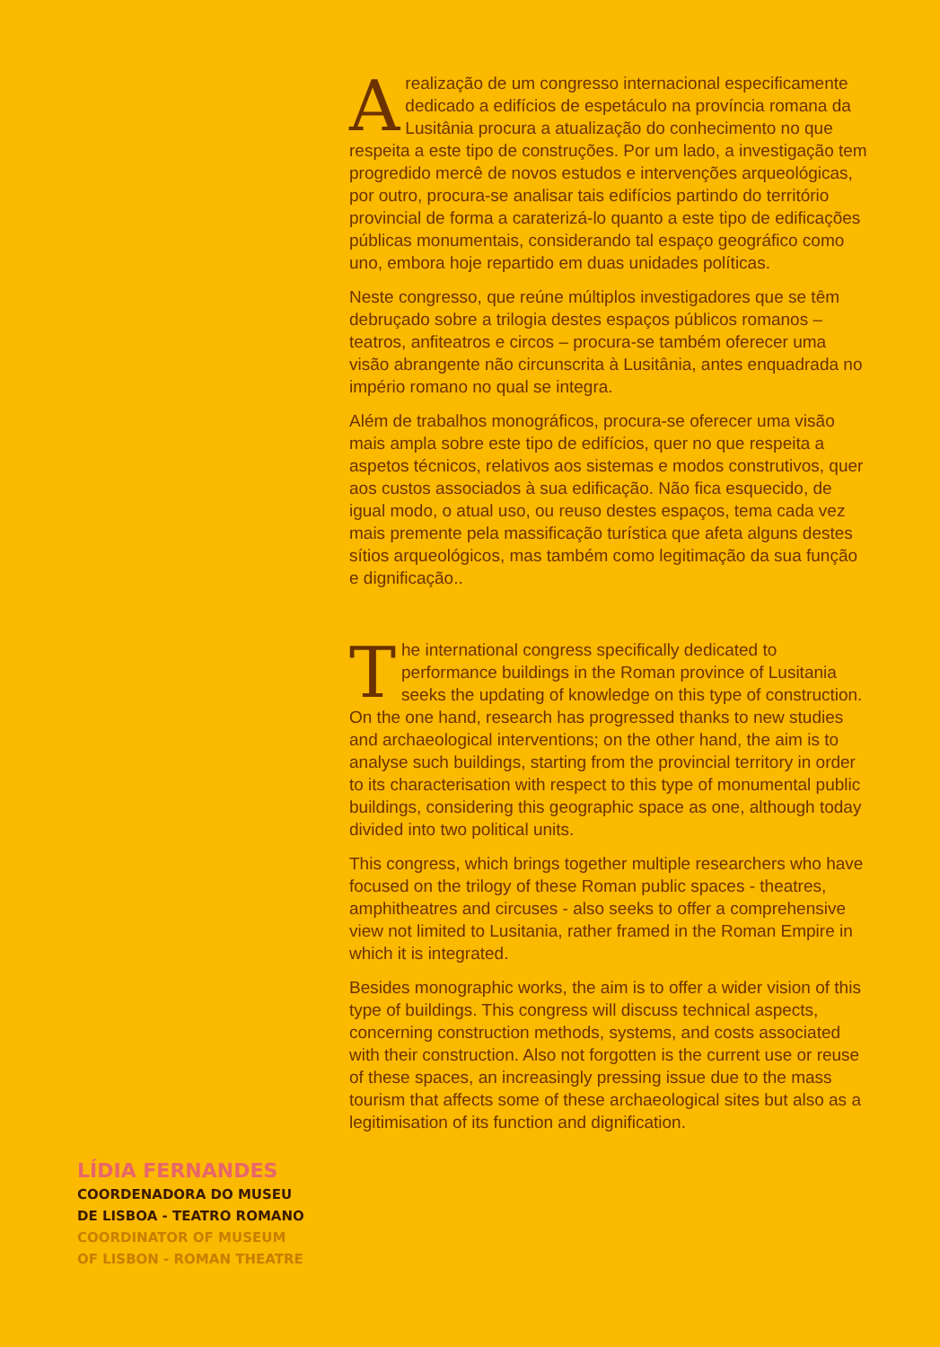Arealização de um congresso internacional especificamente dedicado a edifícios de espetáculo na província romana da Lusitânia procura a atualização do conhecimento no que respeita a este tipo de construções. Por um lado, a investigação tem progredido mercê de novos estudos e intervenções arqueológicas, por outro, procura-se analisar tais edifícios partindo do território provincial de forma a caraterizá-lo quanto a este tipo de edificações públicas monumentais, considerando tal espaço geográfico como uno, embora hoje repartido em duas unidades políticas.
Neste congresso, que reúne múltiplos investigadores que se têm debruçado sobre a trilogia destes espaços públicos romanos – teatros, anfiteatros e circos – procura-se também oferecer uma visão abrangente não circunscrita à Lusitânia, antes enquadrada no império romano no qual se integra.
Além de trabalhos monográficos, procura-se oferecer uma visão mais ampla sobre este tipo de edifícios, quer no que respeita a aspetos técnicos, relativos aos sistemas e modos construtivos, quer aos custos associados à sua edificação. Não fica esquecido, de igual modo, o atual uso, ou reuso destes espaços, tema cada vez mais premente pela massificação turística que afeta alguns destes sítios arqueológicos, mas também como legitimação da sua função e dignificação..
The international congress specifically dedicated to performance buildings in the Roman province of Lusitania seeks the updating of knowledge on this type of construction. On the one hand, research has progressed thanks to new studies and archaeological interventions; on the other hand, the aim is to analyse such buildings, starting from the provincial territory in order to its characterisation with respect to this type of monumental public buildings, considering this geographic space as one, although today divided into two political units.
This congress, which brings together multiple researchers who have focused on the trilogy of these Roman public spaces - theatres, amphitheatres and circuses - also seeks to offer a comprehensive view not limited to Lusitania, rather framed in the Roman Empire in which it is integrated.
Besides monographic works, the aim is to offer a wider vision of this type of buildings. This congress will discuss technical aspects, concerning construction methods, systems, and costs associated with their construction. Also not forgotten is the current use or reuse of these spaces, an increasingly pressing issue due to the mass tourism that affects some of these archaeological sites but also as a legitimisation of its function and dignification.
LÍDIA FERNANDES
COORDENADORA DO MUSEU
DE LISBOA - TEATRO ROMANO
COORDINATOR OF MUSEUM
OF LISBON - ROMAN THEATRE